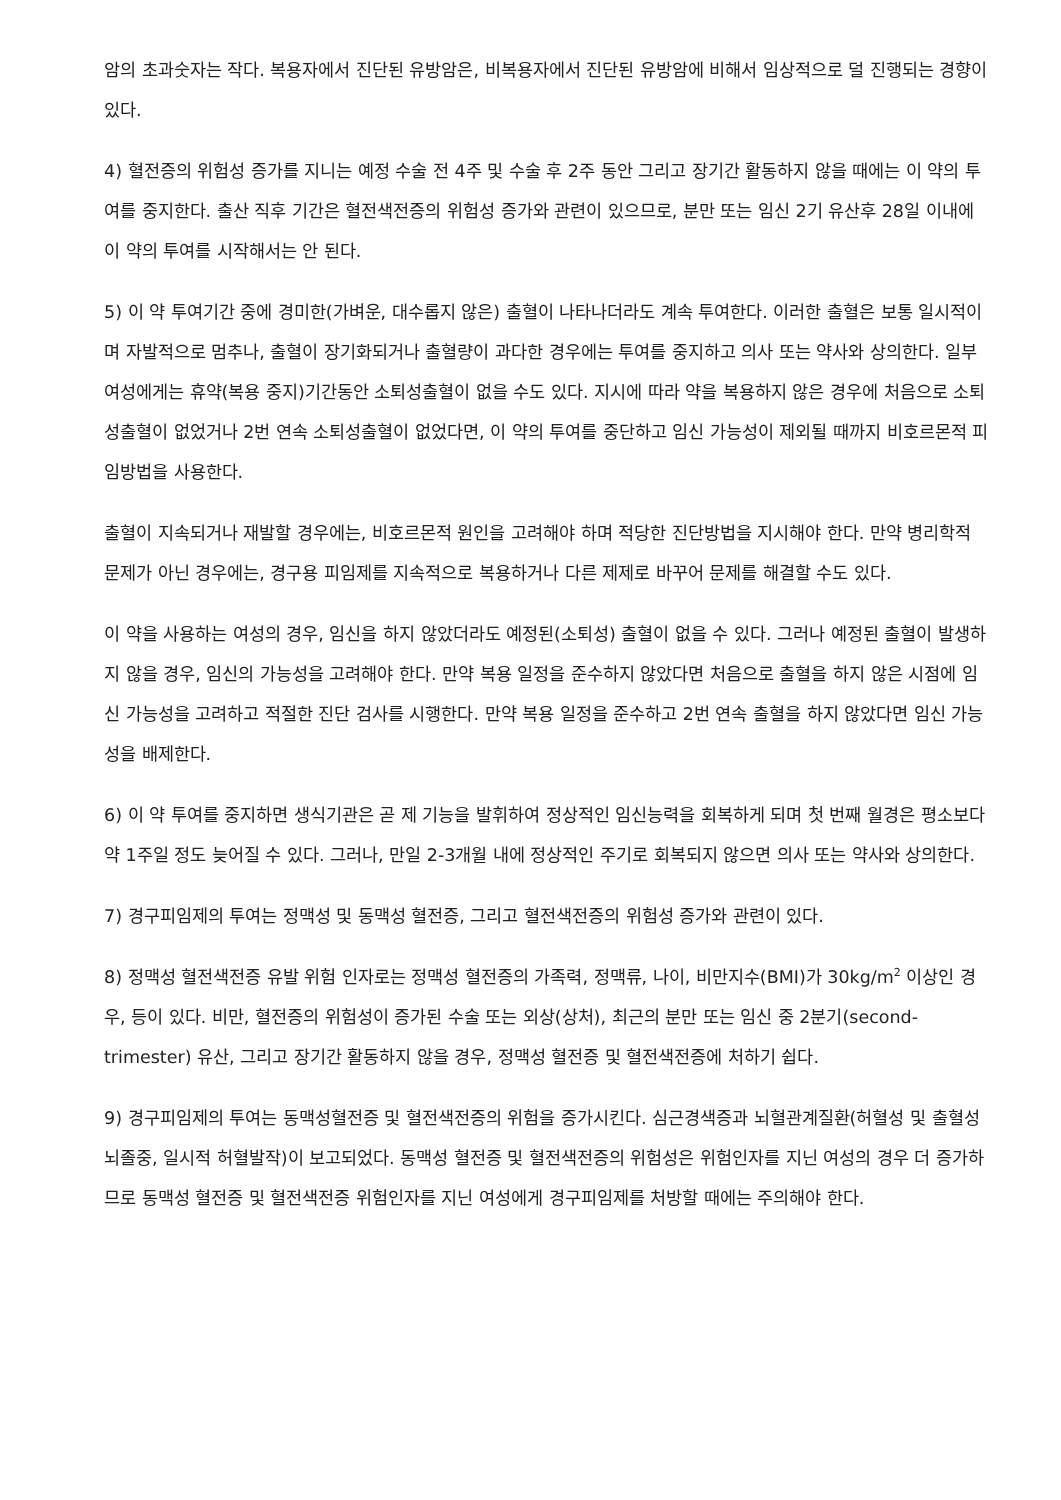암의 초과숫자는 작다. 복용자에서 진단된 유방암은, 비복용자에서 진단된 유방암에 비해서 임상적으로 덜 진행되는 경향이 있다.
4) 혈전증의 위험성 증가를 지니는 예정 수술 전 4주 및 수술 후 2주 동안 그리고 장기간 활동하지 않을 때에는 이 약의 투여를 중지한다. 출산 직후 기간은 혈전색전증의 위험성 증가와 관련이 있으므로, 분만 또는 임신 2기 유산후 28일 이내에 이 약의 투여를 시작해서는 안 된다.
5) 이 약 투여기간 중에 경미한(가벼운, 대수롭지 않은) 출혈이 나타나더라도 계속 투여한다. 이러한 출혈은 보통 일시적이며 자발적으로 멈추나, 출혈이 장기화되거나 출혈량이 과다한 경우에는 투여를 중지하고 의사 또는 약사와 상의한다. 일부 여성에게는 휴약(복용 중지)기간동안 소퇴성출혈이 없을 수도 있다. 지시에 따라 약을 복용하지 않은 경우에 처음으로 소퇴성출혈이 없었거나 2번 연속 소퇴성출혈이 없었다면, 이 약의 투여를 중단하고 임신 가능성이 제외될 때까지 비호르몬적 피임방법을 사용한다.
출혈이 지속되거나 재발할 경우에는, 비호르몬적 원인을 고려해야 하며 적당한 진단방법을 지시해야 한다. 만약 병리학적 문제가 아닌 경우에는, 경구용 피임제를 지속적으로 복용하거나 다른 제제로 바꾸어 문제를 해결할 수도 있다.
이 약을 사용하는 여성의 경우, 임신을 하지 않았더라도 예정된(소퇴성) 출혈이 없을 수 있다. 그러나 예정된 출혈이 발생하지 않을 경우, 임신의 가능성을 고려해야 한다. 만약 복용 일정을 준수하지 않았다면 처음으로 출혈을 하지 않은 시점에 임신 가능성을 고려하고 적절한 진단 검사를 시행한다. 만약 복용 일정을 준수하고 2번 연속 출혈을 하지 않았다면 임신 가능성을 배제한다.
6) 이 약 투여를 중지하면 생식기관은 곧 제 기능을 발휘하여 정상적인 임신능력을 회복하게 되며 첫 번째 월경은 평소보다 약 1주일 정도 늦어질 수 있다. 그러나, 만일 2-3개월 내에 정상적인 주기로 회복되지 않으면 의사 또는 약사와 상의한다.
7) 경구피임제의 투여는 정맥성 및 동맥성 혈전증, 그리고 혈전색전증의 위험성 증가와 관련이 있다.
8) 정맥성 혈전색전증 유발 위험 인자로는 정맥성 혈전증의 가족력, 정맥류, 나이, 비만지수(BMI)가 30kg/m<sup>2</sup> 이상인 경우, 등이 있다. 비만, 혈전증의 위험성이 증가된 수술 또는 외상(상처), 최근의 분만 또는 임신 중 2분기(second-trimester) 유산, 그리고 장기간 활동하지 않을 경우, 정맥성 혈전증 및 혈전색전증에 처하기 쉽다.
9) 경구피임제의 투여는 동맥성혈전증 및 혈전색전증의 위험을 증가시킨다. 심근경색증과 뇌혈관계질환(허혈성 및 출혈성 뇌졸중, 일시적 허혈발작)이 보고되었다. 동맥성 혈전증 및 혈전색전증의 위험성은 위험인자를 지닌 여성의 경우 더 증가하므로 동맥성 혈전증 및 혈전색전증 위험인자를 지닌 여성에게 경구피임제를 처방할 때에는 주의해야 한다.